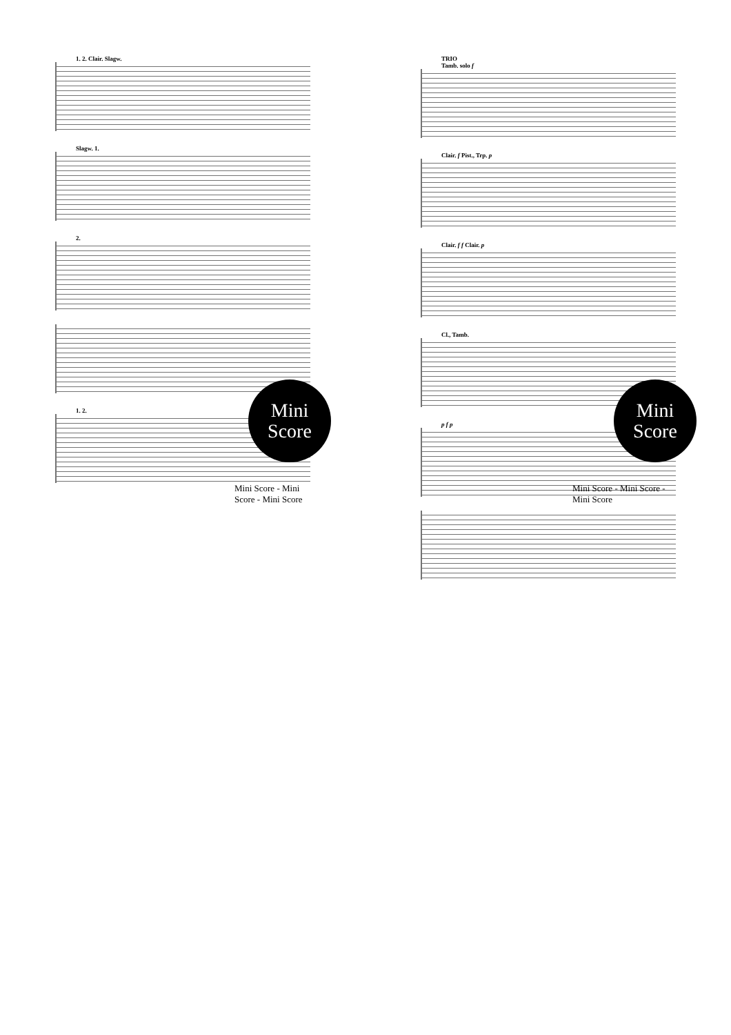1. 2. Clair. Slagw.
Slagw. 1.
2.
1. 2.
Mini Score
Mini Score - Mini Score - Mini Score
TRIO
Tamb. solo f
Clair. f Pist., Trp. p
Clair. f f Clair. p
Cl., Tamb.
p f p
Mini Score
Mini Score - Mini Score - Mini Score